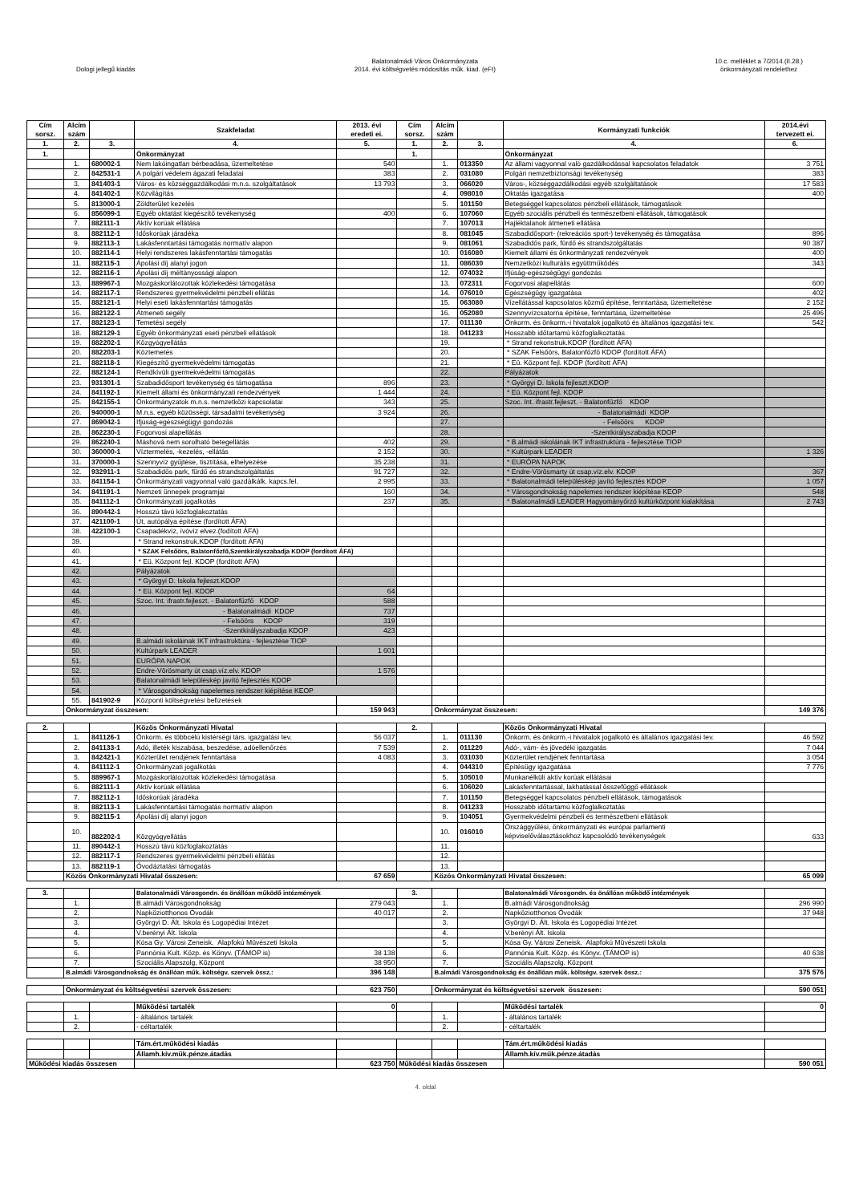Dologi jellegű kiadás
Balatonalmádi Város Önkormányzata
2014. évi költségvetés módosítás műk. kiad. (eFt)
10.c. melléklet a 7/2014.(II.28.)
önkormányzati rendelethez
| Cím sorsz. | Alcím szám | | Szakfeladat | 2013. évi eredeti ei. | Cím sorsz. | Alcím szám | | Kormányzati funkciók | 2014.évi tervezett ei. |
| --- | --- | --- | --- | --- | --- | --- | --- | --- | --- |
| 1. | 2. | 3. | 4. | 5. | 1. | 2. | 3. | 4. | 6. |
| 1. | | | Önkormányzat | | 1. | | | Önkormányzat | |
| | 1. | 680002-1 | Nem lakóingatlan bérbeadása, üzemeltetése | 540 | | 1. | 013350 | Az állami vagyonnal való gazdálkodással kapcsolatos feladatok | 3 751 |
| | 2. | 842531-1 | A polgári védelem ágazati feladatai | 383 | | 2. | 031080 | Polgári nemzetbiztonsági tevékenység | 383 |
| | 3. | 841403-1 | Város- és községgazdálkodási m.n.s. szolgáltatások | 13 793 | | 3. | 066020 | Város-, községgazdálkodási egyéb szolgáltatások | 17 583 |
| | 4. | 841402-1 | Közvilágítás | | | 4. | 098010 | Oktatás igazgatása | 400 |
| | 5. | 813000-1 | Zöldterület kezelés | | | 5. | 101150 | Betegséggel kapcsolatos pénzbeli ellátások, támogatások | |
| | 6. | 856099-1 | Egyéb oktatást kiegészítő tevékenység | 400 | | 6. | 107060 | Egyéb szociális pénzbeli és természetbeni ellátások, támogatások | |
| | 7. | 882111-1 | Aktív korúak ellátása | | | 7. | 107013 | Hajléktalanok átmeneti ellátása | |
| | 8. | 882112-1 | Időskorúak járadéka | | | 8. | 081045 | Szabadidősport- (rekreációs sport-) tevékenység és támogatása | 896 |
| | 9. | 882113-1 | Lakásfenntartási támogatás normatív alapon | | | 9. | 081061 | Szabadidős park, fürdő és strandszolgáltatás | 90 387 |
| | 10. | 882114-1 | Helyi rendszeres lakásfenntartási támogatás | | | 10. | 016080 | Kiemelt állami és önkormányzati rendezvények | 400 |
| | 11. | 882115-1 | Ápolási díj alanyi jogon | | | 11. | 086030 | Nemzetközi kulturális együttműködés | 343 |
| | 12. | 882116-1 | Ápolási díj méltányossági alapon | | | 12. | 074032 | Ifjúság-egészségügyi gondozás | |
| | 13. | 889967-1 | Mozgáskorlátozottak közlekedési támogatása | | | 13. | 072311 | Fogorvosi alapellátás | 600 |
| | 14. | 882117-1 | Rendszeres gyermekvédelmi pénzbeli ellátás | | | 14. | 076010 | Egészségügy igazgatása | 402 |
| | 15. | 882121-1 | Helyi eseti lakásfenntartási támogatás | | | 15. | 063080 | Vízellátással kapcsolatos közmű építése, fenntartása, üzemeltetése | 2 152 |
| | 16. | 882122-1 | Átmeneti segély | | | 16. | 052080 | Szennyvízcsatorna építése, fenntartása, üzemeltetése | 25 496 |
| | 17. | 882123-1 | Temetési segély | | | 17. | 011130 | Önkorm. és önkorm.-i hivatalok jogalkotó és általános igazgatási tev. | 542 |
| | 18. | 882129-1 | Egyéb önkormányzati eseti pénzbeli ellátások | | | 18. | 041233 | Hosszabb időtartamú közfoglalkoztatás | |
| | 19. | 882202-1 | Közgyógyellátás | | | 19. | | * Strand rekonstruk.KDOP (fordított ÁFA) | |
| | 20. | 882203-1 | Köztemetés | | | 20. | | * SZAK Felsőörs, Balatonfőzfő KDOP (fordított ÁFA) | |
| | 21. | 882118-1 | Kiegészítő gyermekvédelmi támogatás | | | 21. | | * Eü. Központ fejl. KDOP (fordított ÁFA) | |
| | 22. | 882124-1 | Rendkívüli gyermekvédelmi támogatás | | | 22. | | Pályázatok | |
| | 23. | 931301-1 | Szabadidősport tevékenység és támogatása | 896 | | 23. | | * Györgyi D. Iskola fejleszt.KDOP | |
| | 24. | 841192-1 | Kiemelt állami és önkormányzati rendezvények | 1 444 | | 24. | | * Eü. Központ fejl. KDOP | |
| | 25. | 842155-1 | Önkormányzatok m.n.s. nemzetközi kapcsolatai | 343 | | 25. | | Szoc. Int. ifrastr.fejleszt. - Balatonfűzfő KDOP | |
| | 26. | 940000-1 | M.n.s. egyéb közösségi, társadalmi tevékenység | 3 924 | | 26. | | - Balatonalmádi KDOP | |
| | 27. | 869042-1 | Ifjúság-egészségügyi gondozás | | | 27. | | - Felsőörs KDOP | |
| | 28. | 862230-1 | Fogorvosi alapellátás | | | 28. | | -Szentkirályszabadja KDOP | |
| | 29. | 862240-1 | Máshová nem sorolható betegellátás | 402 | | 29. | | * B.almádi iskoláinak IKT infrastruktúra - fejlesztése TIOP | |
| | 30. | 360000-1 | Víztermelés, -kezelés, -ellátás | 2 152 | | 30. | | * Kultúrpark LEADER | 1 326 |
| | 31. | 370000-1 | Szennyvíz gyűjtése, tisztítása, elhelyezése | 35 238 | | 31. | | * EURÓPA NAPOK | |
| | 32. | 932911-1 | Szabadidős park, fürdő és strandszolgáltatás | 91 727 | | 32. | | * Endre-Vörösmarty út csap.víz.elv. KDOP | 367 |
| | 33. | 841154-1 | Önkormányzati vagyonnal való gazdálkálk. kapcs.fel. | 2 995 | | 33. | | * Balatonalmádi településkép javító fejlesztés KDOP | 1 057 |
| | 34. | 841191-1 | Nemzeti ünnepek programjai | 160 | | 34. | | * Városgondnokság napelemes rendszer kiépítése KEOP | 548 |
| | 35. | 841112-1 | Önkormányzati jogalkotás | 237 | | 35. | | * Balatonalmádi LEADER Hagyományőrző kultúrközpont kialakítása | 2 743 |
| | 36. | 890442-1 | Hosszú távú közfoglakoztatás | | | | | | |
| | 37. | 421100-1 | Út, autópálya építése (fordított ÁFA) | | | | | | |
| | 38. | 422100-1 | Csapadékvíz, ívóvíz elvez.(fodított ÁFA) | | | | | | |
| | 39. | | * Strand rekonstruk.KDOP (fordított ÁFA) | | | | | | |
| | 40. | | * SZAK Felsőörs, Balatonfőzfő,Szentkirályszabadja KDOP (fordított ÁFA) | | | | | | |
| | 41. | | * Eü. Központ fejl. KDOP (fordított ÁFA) | | | | | | |
| | 42. | | Pályázatok | | | | | | |
| | 43. | | * Györgyi D. Iskola fejleszt.KDOP | | | | | | |
| | 44. | | * Eü. Központ fejl. KDOP | 64 | | | | | |
| | 45. | | Szoc. Int. ifrastr.fejleszt. - Balatonfűzfő KDOP | 588 | | | | | |
| | 46. | | - Balatonalmádi KDOP | 737 | | | | | |
| | 47. | | - Felsőörs KDOP | 319 | | | | | |
| | 48. | | -Szentkirályszabadja KDOP | 423 | | | | | |
| | 49. | | B.almádi iskoláinak IKT infrastruktúra - fejlesztése TIOP | | | | | | |
| | 50. | | Kultúrpark LEADER | 1 601 | | | | | |
| | 51. | | EURÓPA NAPOK | | | | | | |
| | 52. | | Endre-Vörösmarty út csap.víz.elv. KDOP | 1 576 | | | | | |
| | 53. | | Balatonalmádi településkép javító fejlesztés KDOP | | | | | | |
| | 54. | | * Városgondnokság napelemes rendszer kiépítése KEOP | | | | | | |
| | 55. | 841902-9 | Központi költségvetési befizetések | | | | | | |
| | Önkormányzat összesen: | | | 159 943 | | Önkormányzat összesen: | | | 149 376 |
| 2. | | | Közös Önkormányzati Hivatal | | 2. | | | Közös Önkormányzati Hivatal | |
| | 1. | 841126-1 | Önkorm. és többcélú kistérségi társ. igazgatási tev. | 56 037 | | 1. | 011130 | Önkorm. és önkorm.-i hivatalok jogalkotó és általános igazgatási tev. | 46 592 |
| | 2. | 841133-1 | Adó, illeték kiszabása, beszedése, adóellenőrzés | 7 539 | | 2. | 011220 | Adó-, vám- és jövedéki igazgatás | 7 044 |
| | 3. | 842421-1 | Közterület rendjének fenntartása | 4 083 | | 3. | 031030 | Közterület rendjének fenntartása | 3 054 |
| | 4. | 841112-1 | Önkormányzati jogalkotás | | | 4. | 044310 | Építésügy igazgatása | 7 776 |
| | 5. | 889967-1 | Mozgáskorlátozottak közlekedési támogatása | | | 5. | 105010 | Munkanélküli aktív korúak ellátásai | |
| | 6. | 882111-1 | Aktív korúak ellátása | | | 6. | 106020 | Lakásfenntartással, lakhatással összefüggő ellátások | |
| | 7. | 882112-1 | Időskorúak járadéka | | | 7. | 101150 | Betegséggel kapcsolatos pénzbeli ellátások, támogatások | |
| | 8. | 882113-1 | Lakásfenntartási támogatás normatív alapon | | | 8. | 041233 | Hosszabb időtartamú közfoglalkoztatás | |
| | 9. | 882115-1 | Ápolási díj alanyi jogon | | | 9. | 104051 | Gyermekvédelmi pénzbeli és természetbeni ellátások | |
| | 10. | 882202-1 | Közgyógyellátás | | | 10. | 016010 | Országgyűlési, önkormányzati és európai parlamenti képviselőválasztásokhoz kapcsolódó tevékenységek | 633 |
| | 11. | 890442-1 | Hosszú távú közfoglakoztatás | | | 11. | | | |
| | 12. | 882117-1 | Rendszeres gyermekvédelmi pénzbeli ellátás | | | 12. | | | |
| | 13. | 882119-1 | Óvodáztatási támogatás | | | 13. | | | |
| | Közös Önkormányzati Hivatal összesen: | | | 67 659 | | Közös Önkormányzati Hivatal összesen: | | | 65 099 |
| 3. | | | Balatonalmádi Városgondn. és önállóan működő intézmények | | 3. | | | Balatonalmádi Városgondn. és önállóan működő intézmények | |
| | 1. | | B.almádi Városgondnokság | 279 043 | | 1. | | B.almádi Városgondnokság | 296 990 |
| | 2. | | Napköziotthonos Óvodák | 40 017 | | 2. | | Napköziotthonos Óvodák | 37 948 |
| | 3. | | Györgyi D. Ált. Iskola és Logopédiai Intézet | | | 3. | | Györgyi D. Ált. Iskola és Logopédiai Intézet | |
| | 4. | | V.berényi Ált. Iskola | | | 4. | | V.berényi Ált. Iskola | |
| | 5. | | Kósa Gy. Városi Zeneisk. Alapfokú Müvészeti Iskola | | | 5. | | Kósa Gy. Városi Zeneisk. Alapfokú Müvészeti Iskola | |
| | 6. | | Pannónia Kult. Közp. és Könyv. (TÁMOP is) | 38 138 | | 6. | | Pannónia Kult. Közp. és Könyv. (TÁMOP is) | 40 638 |
| | 7. | | Szociális Alapszolg. Központ | 38 950 | | 7. | | Szociális Alapszolg. Központ | |
| | B.almádi Városgondnokság és önállóan műk. költségv. szervek össz.: | | | 396 148 | | B.almádi Városgondnokság és önállóan műk. költségv. szervek össz.: | | | 375 576 |
| | Önkormányzat és költségvetési szervek összesen: | | | 623 750 | | Önkormányzat és költségvetési szervek összesen: | | | 590 051 |
| | | | Működési tartalék | 0 | | | | Működési tartalék | 0 |
| | 1. | | - általános tartalék | | | 1. | | - általános tartalék | |
| | 2. | | - céltartalék | | | 2. | | - céltartalék | |
| | | | Tám.ért.működési kiadás | | | | | Tám.ért.működési kiadás | |
| | | | Államh.kív.műk.pénze.átadás | | | | | Államh.kív.műk.pénze.átadás | |
| Működési kiadás összesen | | | | 623 750 | Működési kiadás összesen | | | | 590 051 |
4. oldal